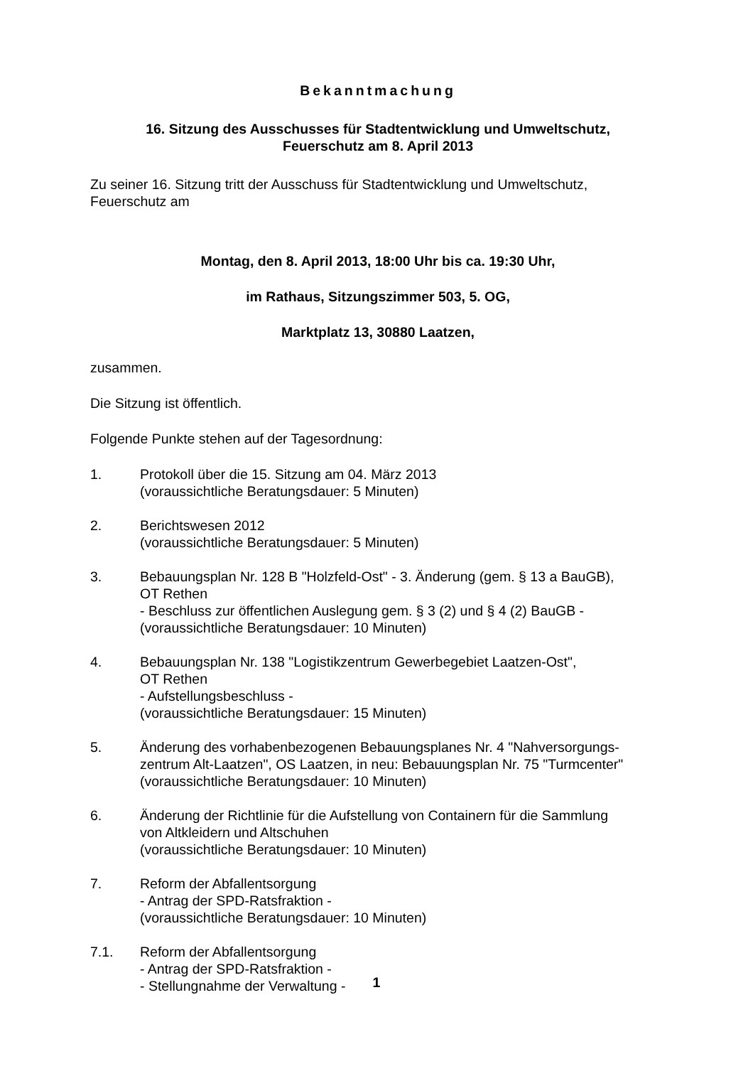Bekanntmachung
16. Sitzung des Ausschusses für Stadtentwicklung und Umweltschutz,
Feuerschutz am 8. April 2013
Zu seiner 16. Sitzung tritt der Ausschuss für Stadtentwicklung und Umweltschutz,
Feuerschutz am
Montag, den 8. April 2013, 18:00 Uhr bis ca. 19:30 Uhr,
im Rathaus, Sitzungszimmer 503, 5. OG,
Marktplatz 13, 30880 Laatzen,
zusammen.
Die Sitzung ist öffentlich.
Folgende Punkte stehen auf der Tagesordnung:
1. Protokoll über die 15. Sitzung am 04. März 2013
(voraussichtliche Beratungsdauer: 5 Minuten)
2. Berichtswesen 2012
(voraussichtliche Beratungsdauer: 5 Minuten)
3. Bebauungsplan Nr. 128 B "Holzfeld-Ost" - 3. Änderung (gem. § 13 a BauGB),
OT Rethen
- Beschluss zur öffentlichen Auslegung gem. § 3 (2) und § 4 (2) BauGB -
(voraussichtliche Beratungsdauer: 10 Minuten)
4. Bebauungsplan Nr. 138 "Logistikzentrum Gewerbegebiet Laatzen-Ost",
OT Rethen
- Aufstellungsbeschluss -
(voraussichtliche Beratungsdauer: 15 Minuten)
5. Änderung des vorhabenbezogenen Bebauungsplanes Nr. 4 "Nahversorgungs-
zentrum Alt-Laatzen", OS Laatzen, in neu: Bebauungsplan Nr. 75 "Turmcenter"
(voraussichtliche Beratungsdauer: 10 Minuten)
6. Änderung der Richtlinie für die Aufstellung von Containern für die Sammlung
von Altkleidern und Altschuhen
(voraussichtliche Beratungsdauer: 10 Minuten)
7. Reform der Abfallentsorgung
- Antrag der SPD-Ratsfraktion -
(voraussichtliche Beratungsdauer: 10 Minuten)
7.1. Reform der Abfallentsorgung
- Antrag der SPD-Ratsfraktion -
- Stellungnahme der Verwaltung -
1